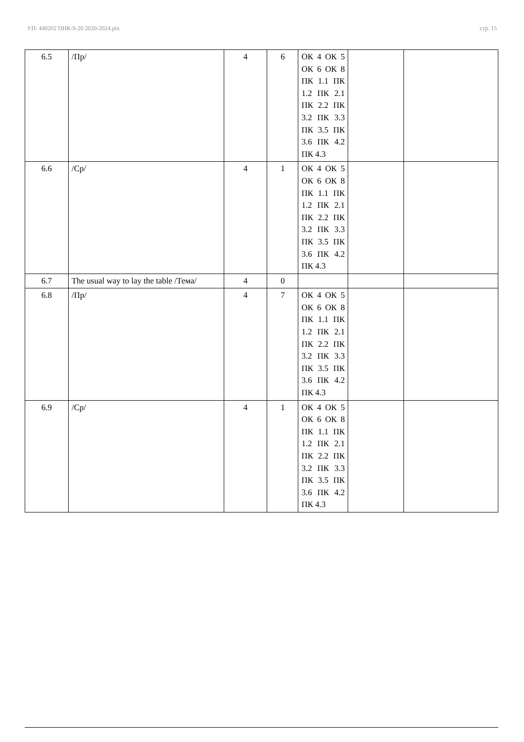УП: 440202 ПНК-9-20 2020-2024.plx стр. 15
| 6.5 | /Пр/ | 4 | 6 | ОК 4 ОК 5 ОК 6 ОК 8 ПК 1.1 ПК 1.2 ПК 2.1 ПК 2.2 ПК 3.2 ПК 3.3 ПК 3.5 ПК 3.6 ПК 4.2 ПК 4.3 | | |
| 6.6 | /Ср/ | 4 | 1 | ОК 4 ОК 5 ОК 6 ОК 8 ПК 1.1 ПК 1.2 ПК 2.1 ПК 2.2 ПК 3.2 ПК 3.3 ПК 3.5 ПК 3.6 ПК 4.2 ПК 4.3 | | |
| 6.7 | The usual way to lay the table /Тема/ | 4 | 0 | | | |
| 6.8 | /Пр/ | 4 | 7 | ОК 4 ОК 5 ОК 6 ОК 8 ПК 1.1 ПК 1.2 ПК 2.1 ПК 2.2 ПК 3.2 ПК 3.3 ПК 3.5 ПК 3.6 ПК 4.2 ПК 4.3 | | |
| 6.9 | /Ср/ | 4 | 1 | ОК 4 ОК 5 ОК 6 ОК 8 ПК 1.1 ПК 1.2 ПК 2.1 ПК 2.2 ПК 3.2 ПК 3.3 ПК 3.5 ПК 3.6 ПК 4.2 ПК 4.3 | | |